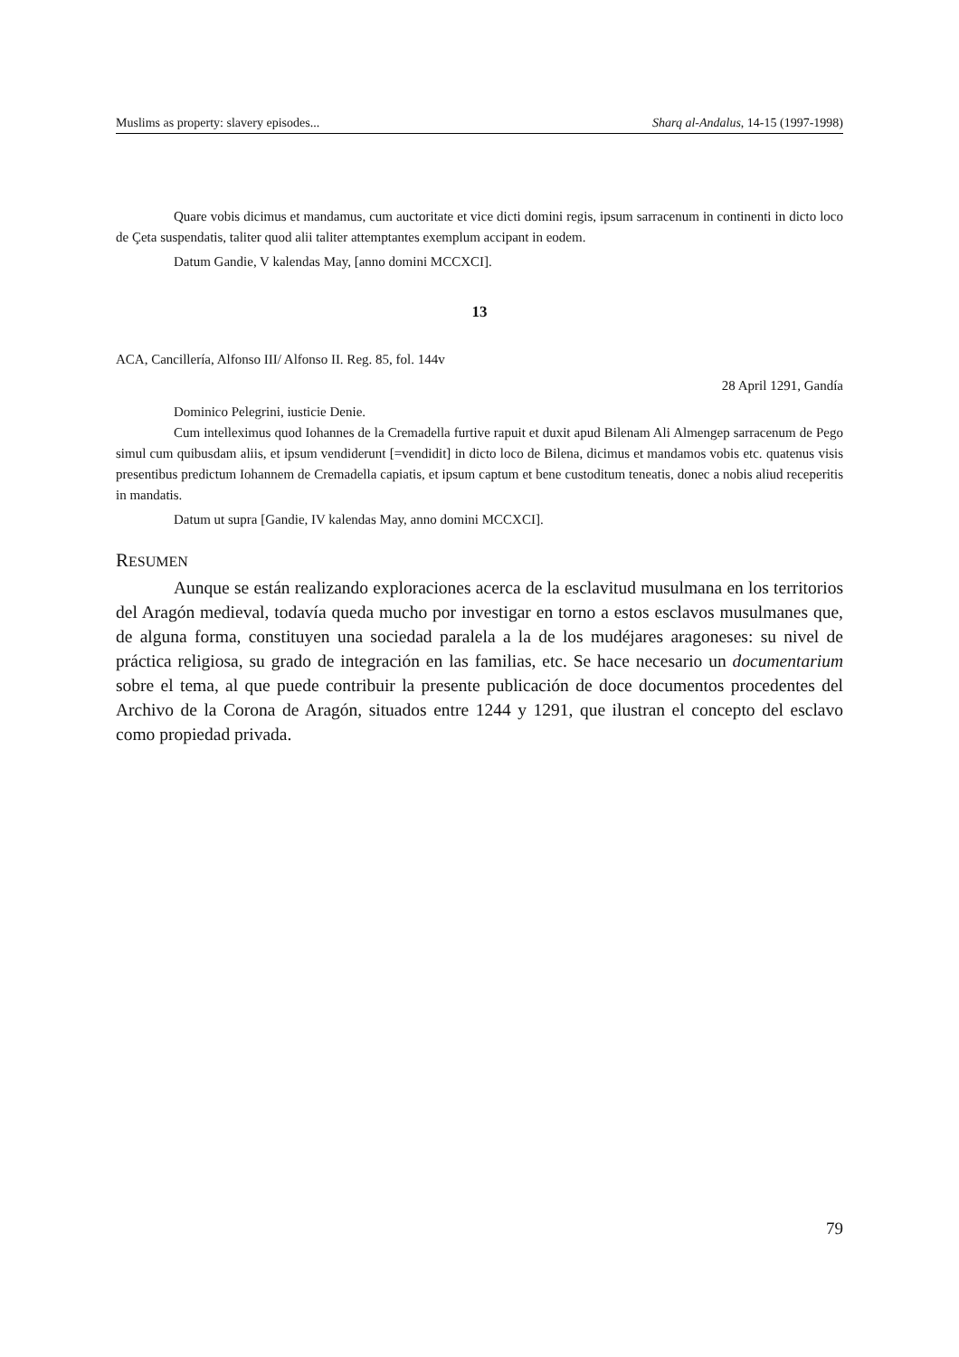Muslims as property: slavery episodes... Sharq al-Andalus, 14-15 (1997-1998)
Quare vobis dicimus et mandamus, cum auctoritate et vice dicti domini regis, ipsum sarracenum in continenti in dicto loco de Çeta suspendatis, taliter quod alii taliter attemptantes exemplum accipant in eodem.
Datum Gandie, V kalendas May, [anno domini MCCXCI].
13
ACA, Cancillería, Alfonso III/ Alfonso II. Reg. 85, fol. 144v
28 April 1291, Gandía
Dominico Pelegrini, iusticie Denie.
Cum intelleximus quod Iohannes de la Cremadella furtive rapuit et duxit apud Bilenam Ali Almengep sarracenum de Pego simul cum quibusdam aliis, et ipsum vendiderunt [=vendidit] in dicto loco de Bilena, dicimus et mandamos vobis etc. quatenus visis presentibus predictum Iohannem de Cremadella capiatis, et ipsum captum et bene custoditum teneatis, donec a nobis aliud receperitis in mandatis.
Datum ut supra [Gandie, IV kalendas May, anno domini MCCXCI].
RESUMEN
Aunque se están realizando exploraciones acerca de la esclavitud musulmana en los territorios del Aragón medieval, todavía queda mucho por investigar en torno a estos esclavos musulmanes que, de alguna forma, constituyen una sociedad paralela a la de los mudéjares aragoneses: su nivel de práctica religiosa, su grado de integración en las familias, etc. Se hace necesario un documentarium sobre el tema, al que puede contribuir la presente publicación de doce documentos procedentes del Archivo de la Corona de Aragón, situados entre 1244 y 1291, que ilustran el concepto del esclavo como propiedad privada.
79